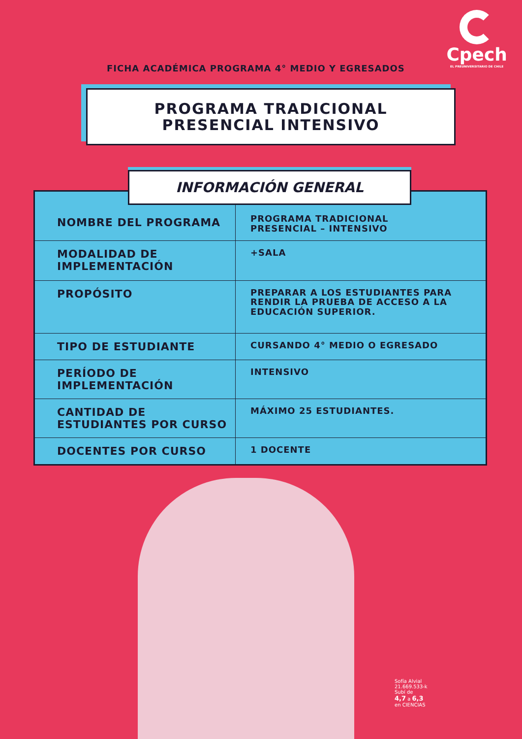FICHA ACADÉMICA PROGRAMA 4° MEDIO Y EGRESADOS
Cpech
EL PREUNIVERSITARIO DE CHILE
PROGRAMA TRADICIONAL
PRESENCIAL INTENSIVO
INFORMACIÓN GENERAL
| NOMBRE DEL PROGRAMA | PROGRAMA TRADICIONAL PRESENCIAL – INTENSIVO |
| MODALIDAD DE IMPLEMENTACIÓN | +SALA |
| PROPÓSITO | PREPARAR A LOS ESTUDIANTES PARA RENDIR LA PRUEBA DE ACCESO A LA EDUCACIÓN SUPERIOR. |
| TIPO DE ESTUDIANTE | CURSANDO 4° MEDIO O EGRESADO |
| PERÍODO DE IMPLEMENTACIÓN | INTENSIVO |
| CANTIDAD DE ESTUDIANTES POR CURSO | MÁXIMO 25 ESTUDIANTES. |
| DOCENTES POR CURSO | 1 DOCENTE |
Sofía Alvial
21.669.533-k
Subí de
4,7 a 6,3
en CIENCIAS